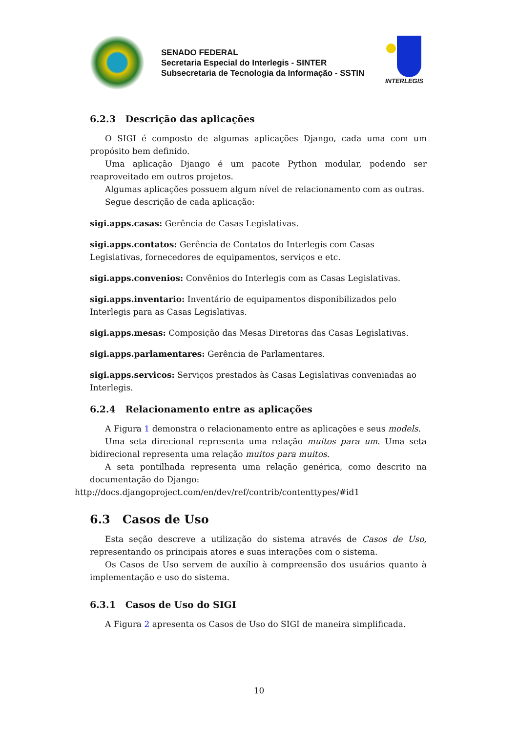SENADO FEDERAL
Secretaria Especial do Interlegis - SINTER
Subsecretaria de Tecnologia da Informação - SSTIN
INTERLEGIS
6.2.3 Descrição das aplicações
O SIGI é composto de algumas aplicações Django, cada uma com um propósito bem definido.
Uma aplicação Django é um pacote Python modular, podendo ser reaproveitado em outros projetos.
Algumas aplicações possuem algum nível de relacionamento com as outras.
Segue descrição de cada aplicação:
sigi.apps.casas:
Gerência de Casas Legislativas.
sigi.apps.contatos:
Gerência de Contatos do Interlegis com Casas Legislativas, fornecedores de equipamentos, serviços e etc.
sigi.apps.convenios:
Convênios do Interlegis com as Casas Legislativas.
sigi.apps.inventario:
Inventário de equipamentos disponibilizados pelo Interlegis para as Casas Legislativas.
sigi.apps.mesas:
Composição das Mesas Diretoras das Casas Legislativas.
sigi.apps.parlamentares:
Gerência de Parlamentares.
sigi.apps.servicos:
Serviços prestados às Casas Legislativas conveniadas ao Interlegis.
6.2.4 Relacionamento entre as aplicações
A Figura 1 demonstra o relacionamento entre as aplicações e seus models.
Uma seta direcional representa uma relação muitos para um. Uma seta bidirecional representa uma relação muitos para muitos.
A seta pontilhada representa uma relação genérica, como descrito na documentação do Django:
http://docs.djangoproject.com/en/dev/ref/contrib/contenttypes/#id1
6.3 Casos de Uso
Esta seção descreve a utilização do sistema através de Casos de Uso, representando os principais atores e suas interações com o sistema.
Os Casos de Uso servem de auxílio à compreensão dos usuários quanto à implementação e uso do sistema.
6.3.1 Casos de Uso do SIGI
A Figura 2 apresenta os Casos de Uso do SIGI de maneira simplificada.
10